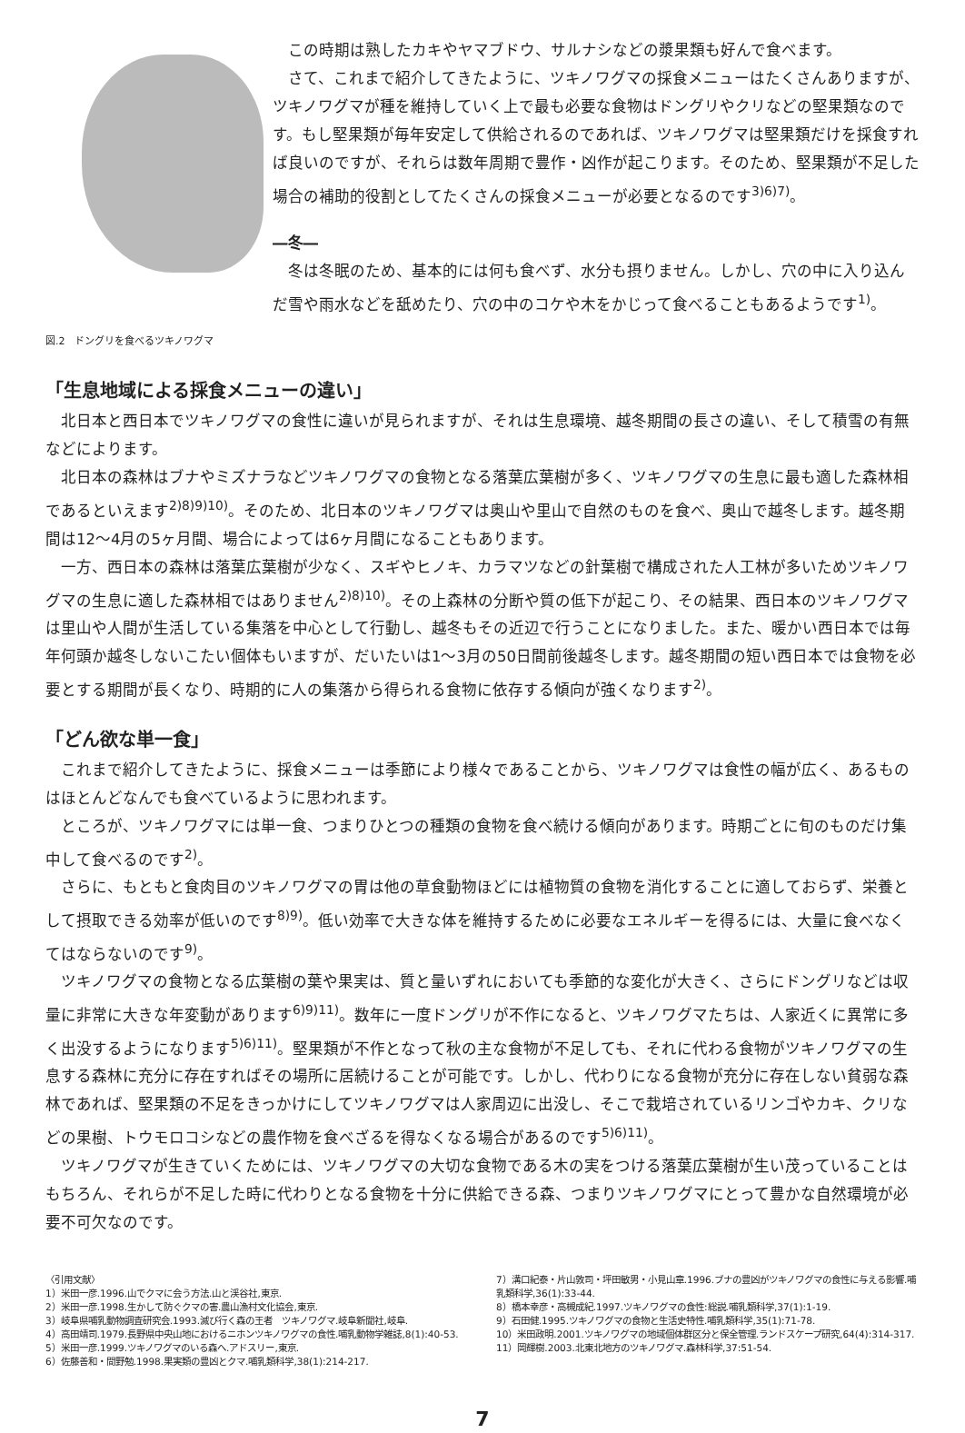図.2　ドングリを食べるツキノワグマ
この時期は熟したカキやヤマブドウ、サルナシなどの漿果類も好んで食べます。
さて、これまで紹介してきたように、ツキノワグマの採食メニューはたくさんありますが、ツキノワグマが種を維持していく上で最も必要な食物はドングリやクリなどの堅果類なのです。もし堅果類が毎年安定して供給されるのであれば、ツキノワグマは堅果類だけを採食すれば良いのですが、それらは数年周期で豊作・凶作が起こります。そのため、堅果類が不足した場合の補助的役割としてたくさんの採食メニューが必要となるのです<sup>3)6)7)</sup>。
―冬―
冬は冬眠のため、基本的には何も食べず、水分も摂りません。しかし、穴の中に入り込んだ雪や雨水などを舐めたり、穴の中のコケや木をかじって食べることもあるようです<sup>1)</sup>。
「生息地域による採食メニューの違い」
北日本と西日本でツキノワグマの食性に違いが見られますが、それは生息環境、越冬期間の長さの違い、そして積雪の有無などによります。
北日本の森林はブナやミズナラなどツキノワグマの食物となる落葉広葉樹が多く、ツキノワグマの生息に最も適した森林相であるといえます<sup>2)8)9)10)</sup>。そのため、北日本のツキノワグマは奥山や里山で自然のものを食べ、奥山で越冬します。越冬期間は12～4月の5ヶ月間、場合によっては6ヶ月間になることもあります。
一方、西日本の森林は落葉広葉樹が少なく、スギやヒノキ、カラマツなどの針葉樹で構成された人工林が多いためツキノワグマの生息に適した森林相ではありません<sup>2)8)10)</sup>。その上森林の分断や質の低下が起こり、その結果、西日本のツキノワグマは里山や人間が生活している集落を中心として行動し、越冬もその近辺で行うことになりました。また、暖かい西日本では毎年何頭か越冬しないこたい個体もいますが、だいたいは1～3月の50日間前後越冬します。越冬期間の短い西日本では食物を必要とする期間が長くなり、時期的に人の集落から得られる食物に依存する傾向が強くなります<sup>2)</sup>。
「どん欲な単一食」
これまで紹介してきたように、採食メニューは季節により様々であることから、ツキノワグマは食性の幅が広く、あるものはほとんどなんでも食べているように思われます。
ところが、ツキノワグマには単一食、つまりひとつの種類の食物を食べ続ける傾向があります。時期ごとに旬のものだけ集中して食べるのです<sup>2)</sup>。
さらに、もともと食肉目のツキノワグマの胃は他の草食動物ほどには植物質の食物を消化することに適しておらず、栄養として摂取できる効率が低いのです<sup>8)9)</sup>。低い効率で大きな体を維持するために必要なエネルギーを得るには、大量に食べなくてはならないのです<sup>9)</sup>。
ツキノワグマの食物となる広葉樹の葉や果実は、質と量いずれにおいても季節的な変化が大きく、さらにドングリなどは収量に非常に大きな年変動があります<sup>6)9)11)</sup>。数年に一度ドングリが不作になると、ツキノワグマたちは、人家近くに異常に多く出没するようになります<sup>5)6)11)</sup>。堅果類が不作となって秋の主な食物が不足しても、それに代わる食物がツキノワグマの生息する森林に充分に存在すればその場所に居続けることが可能です。しかし、代わりになる食物が充分に存在しない貧弱な森林であれば、堅果類の不足をきっかけにしてツキノワグマは人家周辺に出没し、そこで栽培されているリンゴやカキ、クリなどの果樹、トウモロコシなどの農作物を食べざるを得なくなる場合があるのです<sup>5)6)11)</sup>。
ツキノワグマが生きていくためには、ツキノワグマの大切な食物である木の実をつける落葉広葉樹が生い茂っていることはもちろん、それらが不足した時に代わりとなる食物を十分に供給できる森、つまりツキノワグマにとって豊かな自然環境が必要不可欠なのです。
〈引用文献〉
1）米田一彦.1996.山でクマに会う方法.山と渓谷社,東京.
2）米田一彦.1998.生かして防ぐクマの害.農山漁村文化協会,東京.
3）岐阜県哺乳動物調査研究会.1993.滅び行く森の王者　ツキノワグマ.岐阜新聞社,岐阜.
4）高田靖司.1979.長野県中央山地におけるニホンツキノワグマの食性.哺乳動物学雑誌,8(1):40-53.
5）米田一彦.1999.ツキノワグマのいる森へ.アドスリー,東京.
6）佐藤善和・間野勉.1998.果実類の豊凶とクマ.哺乳類科学,38(1):214-217.
7）溝口紀泰・片山敦司・坪田敏男・小見山章.1996.ブナの豊凶がツキノワグマの食性に与える影響.哺乳類科学,36(1):33-44.
8）橋本幸彦・高槻成紀.1997.ツキノワグマの食性:総説.哺乳類科学,37(1):1-19.
9）石田健.1995.ツキノワグマの食物と生活史特性.哺乳類科学,35(1):71-78.
10）米田政明.2001.ツキノワグマの地域個体群区分と保全管理.ランドスケープ研究,64(4):314-317.
11）岡輝樹.2003.北東北地方のツキノワグマ.森林科学,37:51-54.
7